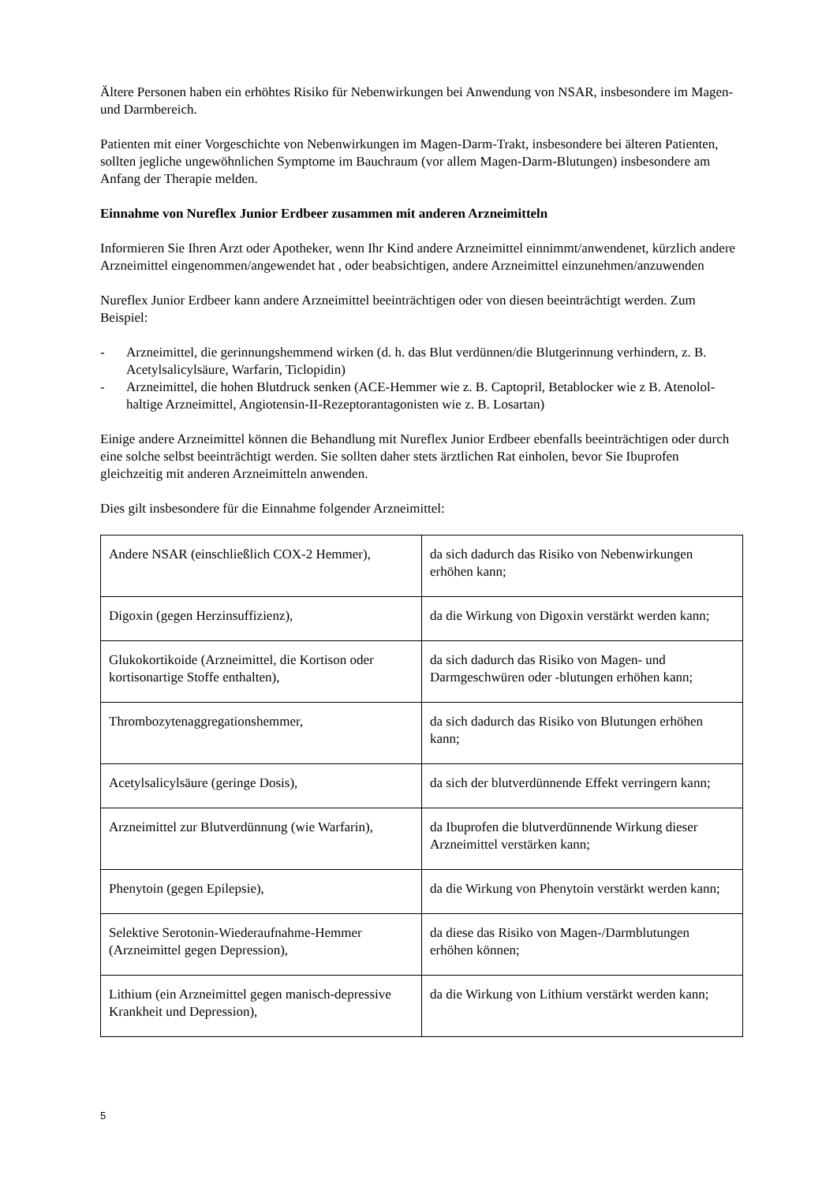Ältere Personen haben ein erhöhtes Risiko für Nebenwirkungen bei Anwendung von NSAR, insbesondere im Magen- und Darmbereich.
Patienten mit einer Vorgeschichte von Nebenwirkungen im Magen-Darm-Trakt, insbesondere bei älteren Patienten, sollten jegliche ungewöhnlichen Symptome im Bauchraum (vor allem Magen-Darm-Blutungen) insbesondere am Anfang der Therapie melden.
Einnahme von Nureflex Junior Erdbeer zusammen mit anderen Arzneimitteln
Informieren Sie Ihren Arzt oder Apotheker, wenn Ihr Kind andere Arzneimittel einnimmt/anwendenet, kürzlich andere Arzneimittel eingenommen/angewendet hat , oder beabsichtigen, andere Arzneimittel einzunehmen/anzuwenden
Nureflex Junior Erdbeer kann andere Arzneimittel beeinträchtigen oder von diesen beeinträchtigt werden. Zum Beispiel:
- Arzneimittel, die gerinnungshemmend wirken (d. h. das Blut verdünnen/die Blutgerinnung verhindern, z. B. Acetylsalicylsäure, Warfarin, Ticlopidin)
- Arzneimittel, die hohen Blutdruck senken (ACE-Hemmer wie z. B. Captopril, Betablocker wie z B. Atenolol-haltige Arzneimittel, Angiotensin-II-Rezeptorantagonisten wie z. B. Losartan)
Einige andere Arzneimittel können die Behandlung mit Nureflex Junior Erdbeer ebenfalls beeinträchtigen oder durch eine solche selbst beeinträchtigt werden. Sie sollten daher stets ärztlichen Rat einholen, bevor Sie Ibuprofen gleichzeitig mit anderen Arzneimitteln anwenden.
Dies gilt insbesondere für die Einnahme folgender Arzneimittel:
| Andere NSAR (einschließlich COX-2 Hemmer), | da sich dadurch das Risiko von Nebenwirkungen erhöhen kann; |
| Digoxin (gegen Herzinsuffizienz), | da die Wirkung von Digoxin verstärkt werden kann; |
| Glukokortikoide (Arzneimittel, die Kortison oder kortisonartige Stoffe enthalten), | da sich dadurch das Risiko von Magen- und Darmgeschwüren oder -blutungen erhöhen kann; |
| Thrombozytenaggregationshemmer, | da sich dadurch das Risiko von Blutungen erhöhen kann; |
| Acetylsalicylsäure (geringe Dosis), | da sich der blutverdünnende Effekt verringern kann; |
| Arzneimittel zur Blutverdünnung (wie Warfarin), | da Ibuprofen die blutverdünnende Wirkung dieser Arzneimittel verstärken kann; |
| Phenytoin (gegen Epilepsie), | da die Wirkung von Phenytoin verstärkt werden kann; |
| Selektive Serotonin-Wiederaufnahme-Hemmer (Arzneimittel gegen Depression), | da diese das Risiko von Magen-/Darmblutungen erhöhen können; |
| Lithium (ein Arzneimittel gegen manisch-depressive Krankheit und Depression), | da die Wirkung von Lithium verstärkt werden kann; |
5